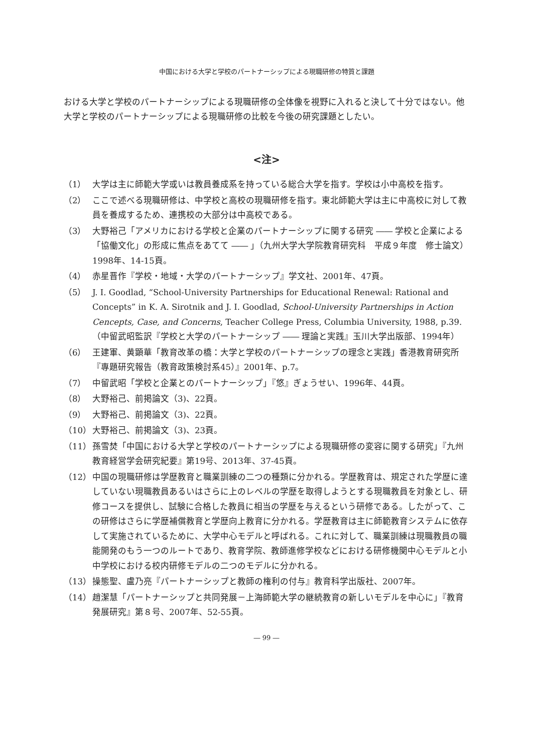中国における大学と学校のパートナーシップによる現職研修の特質と課題
おける大学と学校のパートナーシップによる現職研修の全体像を視野に入れると決して十分ではない。他大学と学校のパートナーシップによる現職研修の比較を今後の研究課題としたい。
<注>
（1） 大学は主に師範大学或いは教員養成系を持っている総合大学を指す。学校は小中高校を指す。
（2） ここで述べる現職研修は、中学校と高校の現職研修を指す。東北師範大学は主に中高校に対して教員を養成するため、連携校の大部分は中高校である。
（3） 大野裕己「アメリカにおける学校と企業のパートナーシップに関する研究 ―― 学校と企業による「協働文化」の形成に焦点をあてて ―― 」（九州大学大学院教育研究科　平成９年度　修士論文）1998年、14-15頁。
（4） 赤星晋作『学校・地域・大学のパートナーシップ』学文社、2001年、47頁。
（5） J. I. Goodlad, “School-University Partnerships for Educational Renewal: Rational and Concepts” in K. A. Sirotnik and J. I. Goodlad, School-University Partnerships in Action Cencepts, Case, and Concerns, Teacher College Press, Columbia University, 1988, p.39.（中留武昭監訳『学校と大学のパートナーシップ ―― 理論と実践』玉川大学出版部、1994年）
（6） 王建軍、黄顕華「教育改革の橋：大学と学校のパートナーシップの理念と実践」香港教育研究所『專題研究報告（教育政策検討系45）』2001年、p.7。
（7） 中留武昭「学校と企業とのパートナーシップ」『悠』ぎょうせい、1996年、44頁。
（8） 大野裕己、前掲論文（3)、22頁。
（9） 大野裕己、前掲論文（3)、22頁。
（10） 大野裕己、前掲論文（3)、23頁。
（11） 孫雪焚「中国における大学と学校のパートナーシップによる現職研修の変容に関する研究」『九州教育経営学会研究紀要』第19号、2013年、37-45頁。
（12） 中国の現職研修は学歴教育と職業訓練の二つの種類に分かれる。学歴教育は、規定された学歴に達していない現職教員あるいはさらに上のレベルの学歴を取得しようとする現職教員を対象とし、研修コースを提供し、試験に合格した教員に相当の学歴を与えるという研修である。したがって、この研修はさらに学歴補償教育と学歴向上教育に分かれる。学歴教育は主に師範教育システムに依存して実施されているために、大学中心モデルと呼ばれる。これに対して、職業訓練は現職教員の職能開発のもう一つのルートであり、教育学院、教師進修学校などにおける研修機関中心モデルと小中学校における校内研修モデルの二つのモデルに分かれる。
（13） 操態聖、盧乃亮『パートナーシップと教師の権利の付与』教育科学出版社、2007年。
（14） 趙潔慧「パートナーシップと共同発展－上海師範大学の継続教育の新しいモデルを中心に」『教育発展研究』第８号、2007年、52-55頁。
― 99 ―